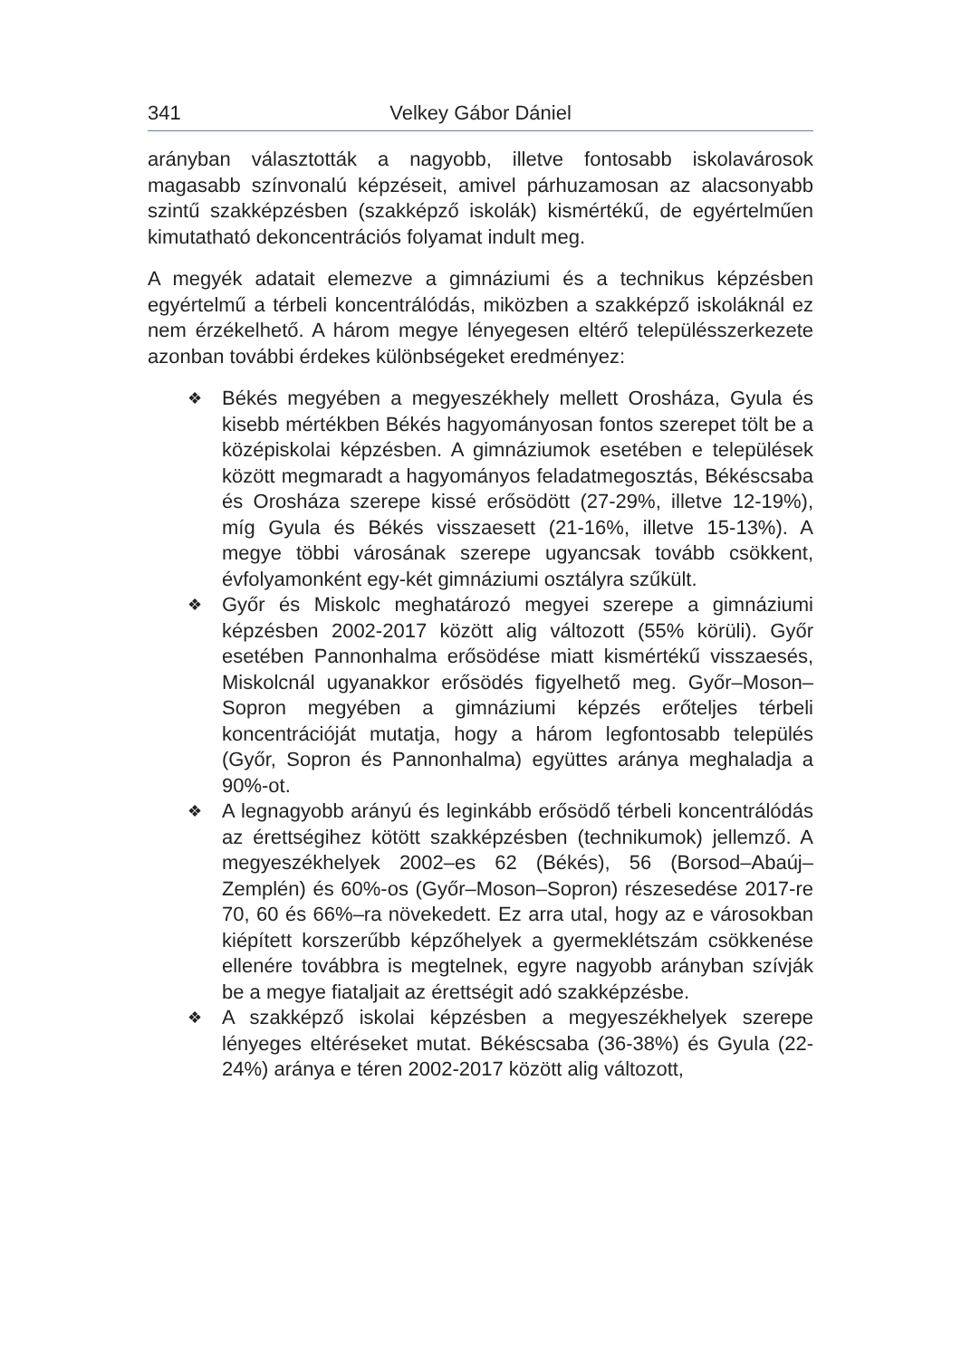341 Velkey Gábor Dániel
arányban választották a nagyobb, illetve fontosabb iskolavárosok magasabb színvonalú képzéseit, amivel párhuzamosan az alacsonyabb szintű szakképzésben (szakképző iskolák) kismértékű, de egyértelműen kimutatható dekoncentrációs folyamat indult meg.
A megyék adatait elemezve a gimnáziumi és a technikus képzésben egyértelmű a térbeli koncentrálódás, miközben a szakképző iskoláknál ez nem érzékelhető. A három megye lényegesen eltérő településszerkezete azonban további érdekes különbségeket eredményez:
❖ Békés megyében a megyeszékhely mellett Orosháza, Gyula és kisebb mértékben Békés hagyományosan fontos szerepet tölt be a középiskolai képzésben. A gimnáziumok esetében e települések között megmaradt a hagyományos feladatmegosztás, Békéscsaba és Orosháza szerepe kissé erősödött (27-29%, illetve 12-19%), míg Gyula és Békés visszaesett (21-16%, illetve 15-13%). A megye többi városának szerepe ugyancsak tovább csökkent, évfolyamonként egy-két gimnáziumi osztályra szűkült.
❖ Győr és Miskolc meghatározó megyei szerepe a gimnáziumi képzésben 2002-2017 között alig változott (55% körüli). Győr esetében Pannonhalma erősödése miatt kismértékű visszaesés, Miskolcnál ugyanakkor erősödés figyelhető meg. Győr–Moson–Sopron megyében a gimnáziumi képzés erőteljes térbeli koncentrációját mutatja, hogy a három legfontosabb település (Győr, Sopron és Pannonhalma) együttes aránya meghaladja a 90%-ot.
❖ A legnagyobb arányú és leginkább erősödő térbeli koncentrálódás az érettségihez kötött szakképzésben (technikumok) jellemző. A megyeszékhelyek 2002–es 62 (Békés), 56 (Borsod–Abaúj–Zemplén) és 60%-os (Győr–Moson–Sopron) részesedése 2017-re 70, 60 és 66%–ra növekedett. Ez arra utal, hogy az e városokban kiépített korszerűbb képzőhelyek a gyermeklétszám csökkenése ellenére továbbra is megtelnek, egyre nagyobb arányban szívják be a megye fiataljait az érettségit adó szakképzésbe.
❖ A szakképző iskolai képzésben a megyeszékhelyek szerepe lényeges eltéréseket mutat. Békéscsaba (36-38%) és Gyula (22-24%) aránya e téren 2002-2017 között alig változott,